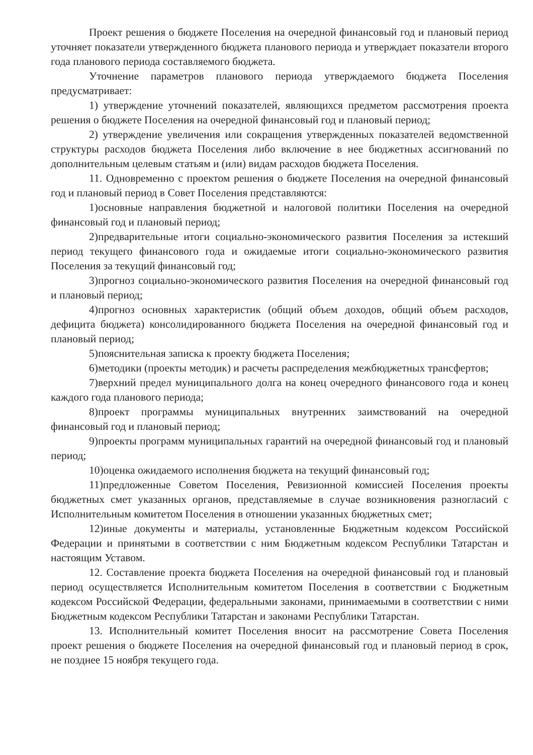Проект решения о бюджете Поселения на очередной финансовый год и плановый период уточняет показатели утвержденного бюджета планового периода и утверждает показатели второго года планового периода составляемого бюджета.
Уточнение параметров планового периода утверждаемого бюджета Поселения предусматривает:
1) утверждение уточнений показателей, являющихся предметом рассмотрения проекта решения о бюджете Поселения на очередной финансовый год и плановый период;
2) утверждение увеличения или сокращения утвержденных показателей ведомственной структуры расходов бюджета Поселения либо включение в нее бюджетных ассигнований по дополнительным целевым статьям и (или) видам расходов бюджета Поселения.
11. Одновременно с проектом решения о бюджете Поселения на очередной финансовый год и плановый период в Совет Поселения представляются:
1)основные направления бюджетной и налоговой политики Поселения на очередной финансовый год и плановый период;
2)предварительные итоги социально-экономического развития Поселения за истекший период текущего финансового года и ожидаемые итоги социально-экономического развития Поселения за текущий финансовый год;
3)прогноз социально-экономического развития Поселения на очередной финансовый год и плановый период;
4)прогноз основных характеристик (общий объем доходов, общий объем расходов, дефицита бюджета) консолидированного бюджета Поселения на очередной финансовый год и плановый период;
5)пояснительная записка к проекту бюджета Поселения;
6)методики (проекты методик) и расчеты распределения межбюджетных трансфертов;
7)верхний предел муниципального долга на конец очередного финансового года и конец каждого года планового периода;
8)проект программы муниципальных внутренних заимствований на очередной финансовый год и плановый период;
9)проекты программ муниципальных гарантий на очередной финансовый год и плановый период;
10)оценка ожидаемого исполнения бюджета на текущий финансовый год;
11)предложенные Советом Поселения, Ревизионной комиссией Поселения проекты бюджетных смет указанных органов, представляемые в случае возникновения разногласий с Исполнительным комитетом Поселения в отношении указанных бюджетных смет;
12)иные документы и материалы, установленные Бюджетным кодексом Российской Федерации и принятыми в соответствии с ним Бюджетным кодексом Республики Татарстан и настоящим Уставом.
12. Составление проекта бюджета Поселения на очередной финансовый год и плановый период осуществляется Исполнительным комитетом Поселения в соответствии с Бюджетным кодексом Российской Федерации, федеральными законами, принимаемыми в соответствии с ними Бюджетным кодексом Республики Татарстан и законами Республики Татарстан.
13. Исполнительный комитет Поселения вносит на рассмотрение Совета Поселения проект решения о бюджете Поселения на очередной финансовый год и плановый период в срок, не позднее 15 ноября текущего года.